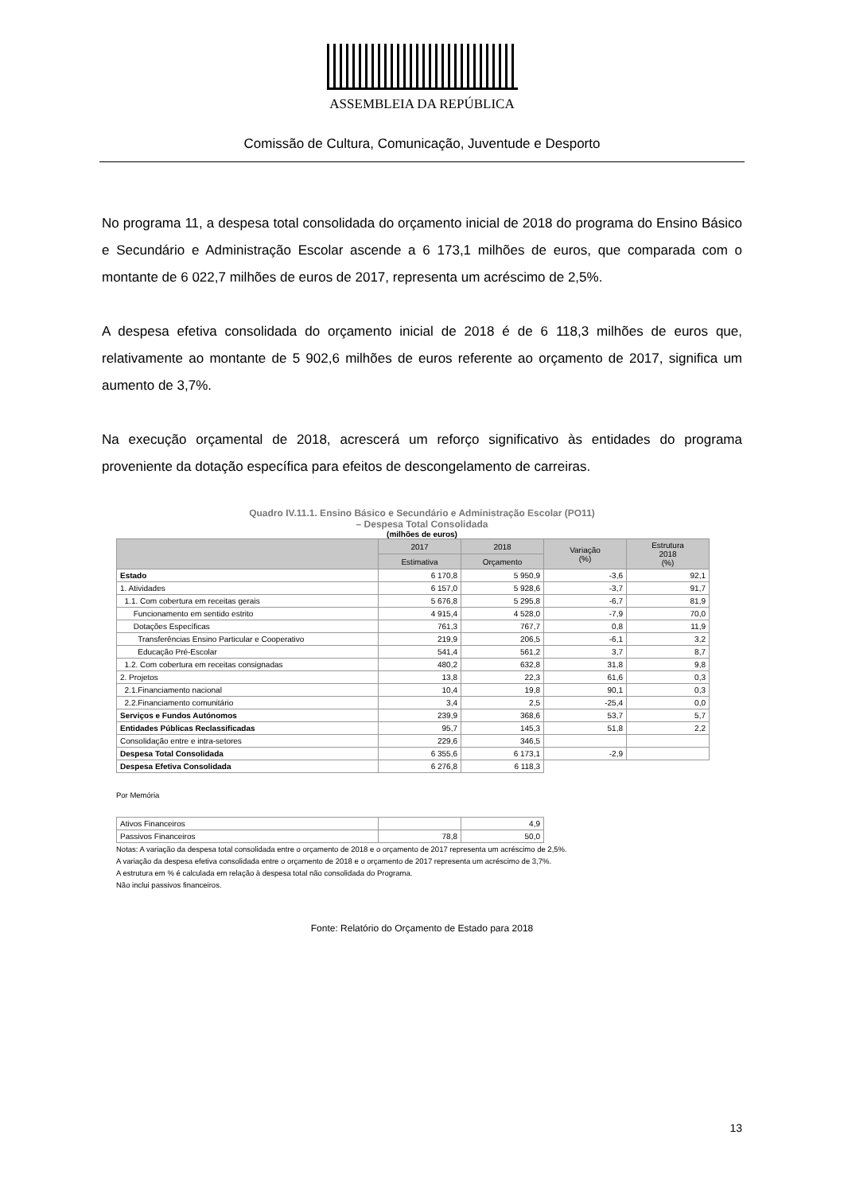ASSEMBLEIA DA REPÚBLICA
Comissão de Cultura, Comunicação, Juventude e Desporto
No programa 11, a despesa total consolidada do orçamento inicial de 2018 do programa do Ensino Básico e Secundário e Administração Escolar ascende a 6 173,1 milhões de euros, que comparada com o montante de 6 022,7 milhões de euros de 2017, representa um acréscimo de 2,5%.
A despesa efetiva consolidada do orçamento inicial de 2018 é de 6 118,3 milhões de euros que, relativamente ao montante de 5 902,6 milhões de euros referente ao orçamento de 2017, significa um aumento de 3,7%.
Na execução orçamental de 2018, acrescerá um reforço significativo às entidades do programa proveniente da dotação específica para efeitos de descongelamento de carreiras.
Quadro IV.11.1. Ensino Básico e Secundário e Administração Escolar (PO11)
– Despesa Total Consolidada
(milhões de euros)
| | 2017 | 2018 | Variação (%) | Estrutura 2018 (%) |
| --- | --- | --- | --- | --- |
| | Estimativa | Orçamento | | |
| Estado | 6 170,8 | 5 950,9 | -3,6 | 92,1 |
| 1. Atividades | 6 157,0 | 5 928,6 | -3,7 | 91,7 |
| 1.1. Com cobertura em receitas gerais | 5 676,8 | 5 295,8 | -6,7 | 81,9 |
| Funcionamento em sentido estrito | 4 915,4 | 4 528,0 | -7,9 | 70,0 |
| Dotações Específicas | 761,3 | 767,7 | 0,8 | 11,9 |
| Transferências Ensino Particular e Cooperativo | 219,9 | 206,5 | -6,1 | 3,2 |
| Educação Pré-Escolar | 541,4 | 561,2 | 3,7 | 8,7 |
| 1.2. Com cobertura em receitas consignadas | 480,2 | 632,8 | 31,8 | 9,8 |
| 2. Projetos | 13,8 | 22,3 | 61,6 | 0,3 |
| 2.1.Financiamento nacional | 10,4 | 19,8 | 90,1 | 0,3 |
| 2.2.Financiamento comunitário | 3,4 | 2,5 | -25,4 | 0,0 |
| Serviços e Fundos Autónomos | 239,9 | 368,6 | 53,7 | 5,7 |
| Entidades Públicas Reclassificadas | 95,7 | 145,3 | 51,8 | 2,2 |
| Consolidação entre e intra-setores | 229,6 | 346,5 | | |
| Despesa Total Consolidada | 6 355,6 | 6 173,1 | -2,9 | |
| Despesa Efetiva Consolidada | 6 276,8 | 6 118,3 | | |
Por Memória
| Ativos Financeiros | | 4,9 |
| Passivos Financeiros | 78,8 | 50,0 |
Notas: A variação da despesa total consolidada entre o orçamento de 2018 e o orçamento de 2017 representa um acréscimo de 2,5%.
A variação da despesa efetiva consolidada entre o orçamento de 2018 e o orçamento de 2017 representa um acréscimo de 3,7%.
A estrutura em % é calculada em relação à despesa total não consolidada do Programa.
Não inclui passivos financeiros.
Fonte: Relatório do Orçamento de Estado para 2018
13